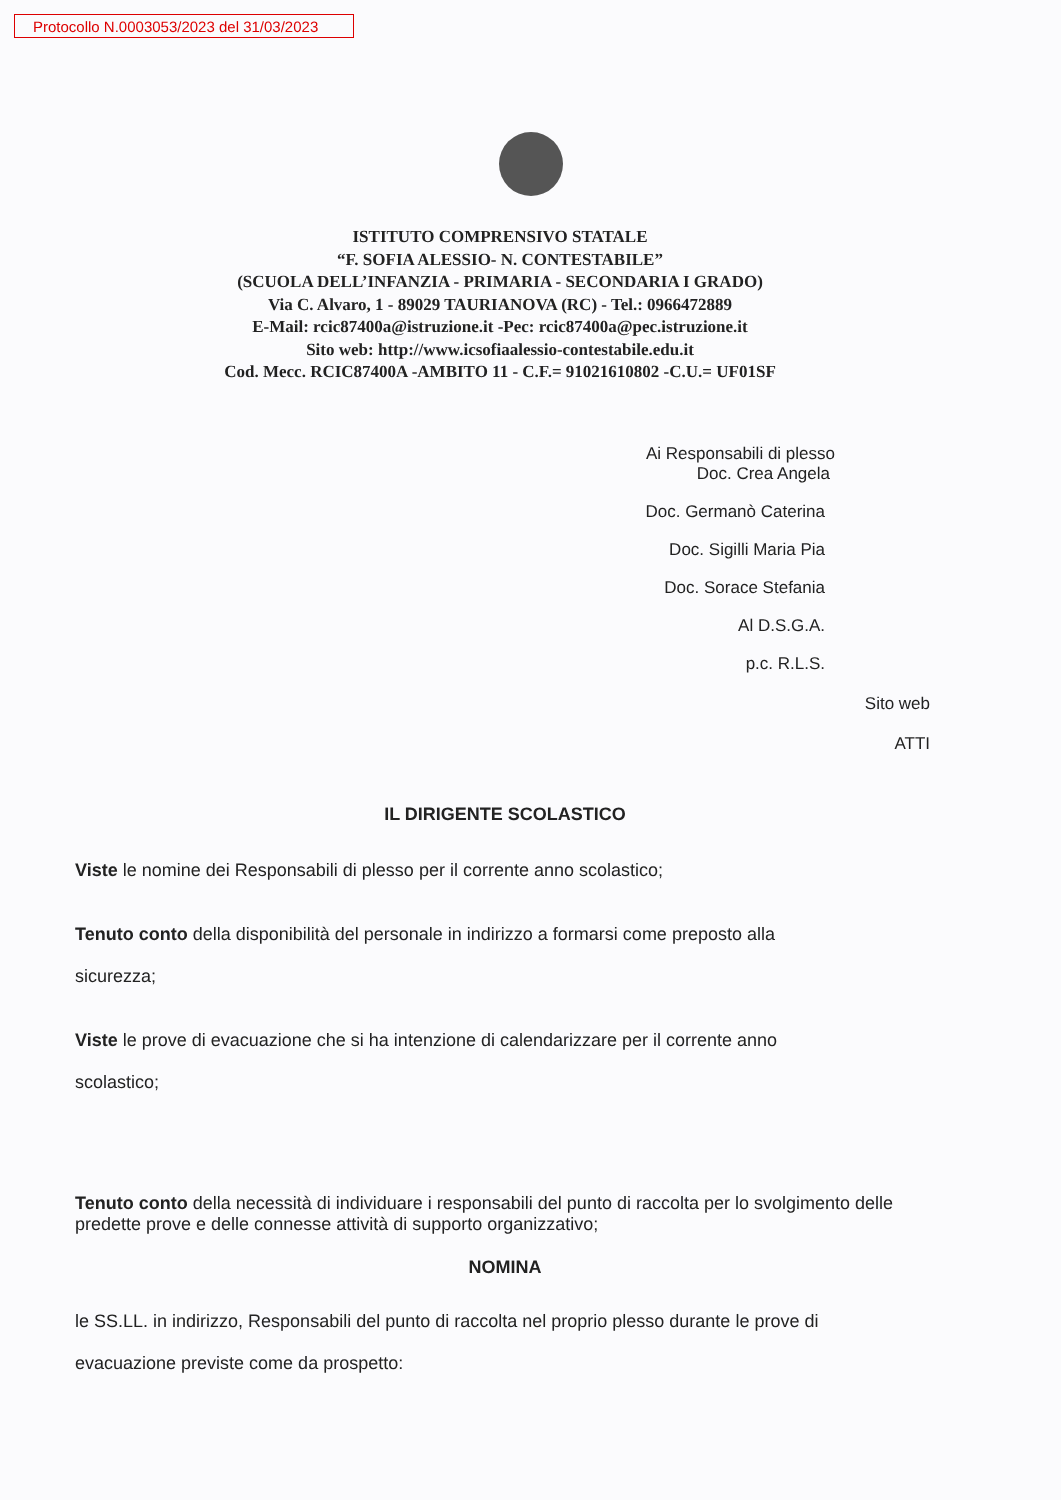Protocollo N.0003053/2023 del 31/03/2023
ISTITUTO COMPRENSIVO STATALE
“F. SOFIA ALESSIO- N. CONTESTABILE”
(SCUOLA DELL’INFANZIA - PRIMARIA - SECONDARIA I GRADO)
Via C. Alvaro, 1 - 89029 TAURIANOVA (RC) - Tel.: 0966472889
E-Mail: rcic87400a@istruzione.it -Pec: rcic87400a@pec.istruzione.it
Sito web: http://www.icsofiaalessio-contestabile.edu.it
Cod. Mecc. RCIC87400A -AMBITO 11 - C.F.= 91021610802 -C.U.= UF01SF
Ai Responsabili di plesso
Doc. Crea Angela
Doc. Germanò Caterina
Doc. Sigilli Maria Pia
Doc. Sorace Stefania
Al D.S.G.A.
p.c. R.L.S.
Sito web
ATTI
IL DIRIGENTE SCOLASTICO
Viste le nomine dei Responsabili di plesso per il corrente anno scolastico;
Tenuto conto della disponibilità del personale in indirizzo a formarsi come preposto alla
sicurezza;
Viste le prove di evacuazione che si ha intenzione di calendarizzare per il corrente anno
scolastico;
Tenuto conto della necessità di individuare i responsabili del punto di raccolta per lo svolgimento delle predette prove e delle connesse attività di supporto organizzativo;
NOMINA
le SS.LL. in indirizzo, Responsabili del punto di raccolta nel proprio plesso durante le prove di
evacuazione previste come da prospetto: